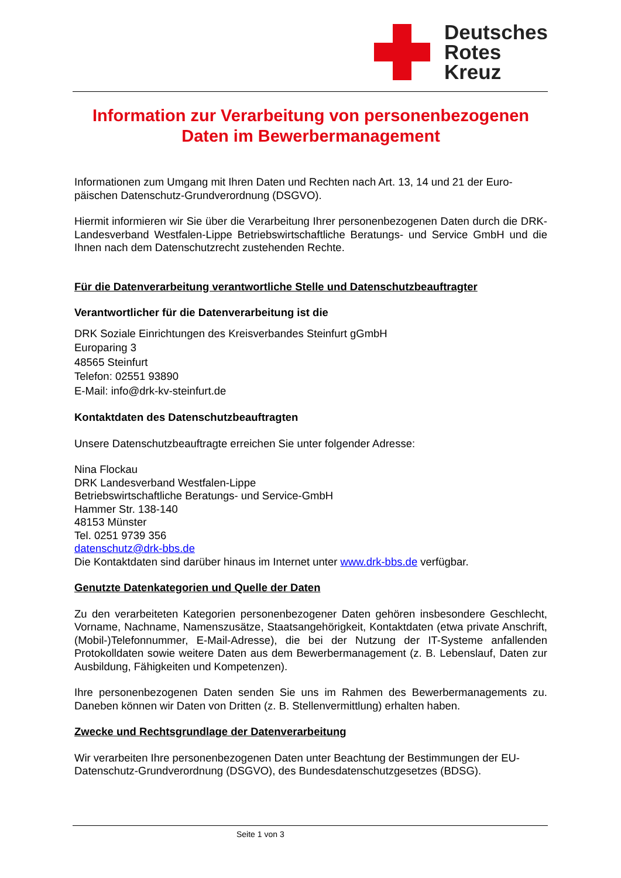Deutsches
Rotes
Kreuz
Information zur Verarbeitung von personenbezogenen Daten im Bewerbermanagement
Informationen zum Umgang mit Ihren Daten und Rechten nach Art. 13, 14 und 21 der Euro­päischen Datenschutz-Grundverordnung (DSGVO).
Hiermit informieren wir Sie über die Verarbeitung Ihrer personenbezogenen Daten durch die DRK-Landesverband Westfalen-Lippe Betriebswirtschaftliche Beratungs- und Service GmbH und die Ihnen nach dem Datenschutzrecht zustehenden Rechte.
Für die Datenverarbeitung verantwortliche Stelle und Datenschutzbeauftragter
Verantwortlicher für die Datenverarbeitung ist die
DRK Soziale Einrichtungen des Kreisverbandes Steinfurt gGmbH
Europaring 3
48565 Steinfurt
Telefon: 02551 93890
E-Mail: info@drk-kv-steinfurt.de
Kontaktdaten des Datenschutzbeauftragten
Unsere Datenschutzbeauftragte erreichen Sie unter folgender Adresse:
Nina Flockau
DRK Landesverband Westfalen-Lippe
Betriebswirtschaftliche Beratungs- und Service-GmbH
Hammer Str. 138-140
48153 Münster
Tel. 0251 9739 356
datenschutz@drk-bbs.de
Die Kontaktdaten sind darüber hinaus im Internet unter www.drk-bbs.de verfügbar.
Genutzte Datenkategorien und Quelle der Daten
Zu den verarbeiteten Kategorien personenbezogener Daten gehören insbesondere Ge­schlecht, Vorname, Nachname, Namenszusätze, Staatsangehörigkeit, Kontaktdaten (etwa pri­vate Anschrift, (Mobil-)Telefonnummer, E-Mail-Adresse), die bei der Nutzung der IT-Systeme anfallenden Protokolldaten sowie weitere Daten aus dem Bewerbermanagement (z. B. Le­benslauf, Daten zur Ausbildung, Fähigkeiten und Kompetenzen).
Ihre personenbezogenen Daten senden Sie uns im Rahmen des Bewerbermanagements zu. Daneben können wir Daten von Dritten (z. B. Stellenvermittlung) erhalten haben.
Zwecke und Rechtsgrundlage der Datenverarbeitung
Wir verarbeiten Ihre personenbezogenen Daten unter Beachtung der Bestimmungen der EU-Datenschutz-Grundverordnung (DSGVO), des Bundesdatenschutzgesetzes (BDSG).
Seite 1 von 3